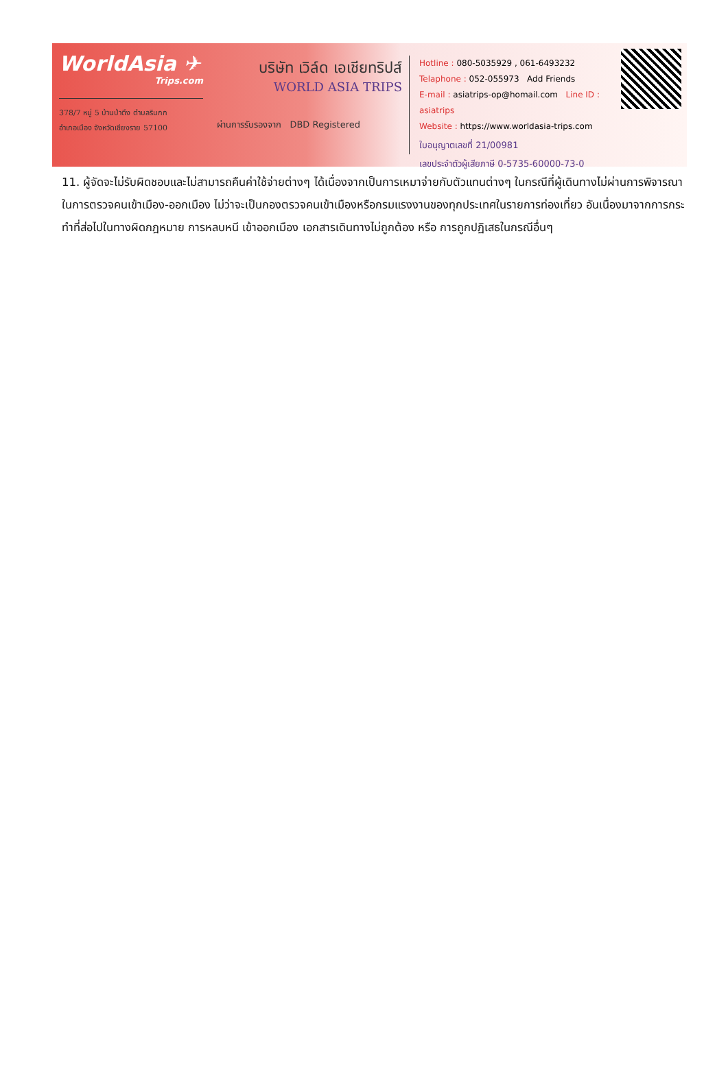WorldAsia ✈
Trips.com
378/7 หมู่ 5 บ้านป่าตึง ตำบลริมกก
อำเภอเมือง จังหวัดเชียงราย 57100
บริษัท เวิล์ด เอเชียทริปส์
WORLD ASIA TRIPS
ผ่านการรับรองจาก DBD Registered
Hotline : 080-5035929 , 061-6493232
Telaphone : 052-055973 Add Friends
E-mail : asiatrips-op@homail.com Line ID : asiatrips
Website : https://www.worldasia-trips.com
ใบอนุญาตเลขที่ 21/00981
เลขประจำตัวผู้เสียภาษี 0-5735-60000-73-0
11. ผู้จัดจะไม่รับผิดชอบและไม่สามารถคืนค่าใช้จ่ายต่างๆ ได้เนื่องจากเป็นการเหมาจ่ายกับตัวแทนต่างๆ ในกรณีที่ผู้เดินทางไม่ผ่านการพิจารณาในการตรวจคนเข้าเมือง-ออกเมือง ไม่ว่าจะเป็นกองตรวจคนเข้าเมืองหรือกรมแรงงานของทุกประเทศในรายการท่องเที่ยว อันเนื่องมาจากการกระทำที่ส่อไปในทางผิดกฎหมาย การหลบหนี เข้าออกเมือง เอกสารเดินทางไม่ถูกต้อง หรือ การถูกปฏิเสธในกรณีอื่นๆ